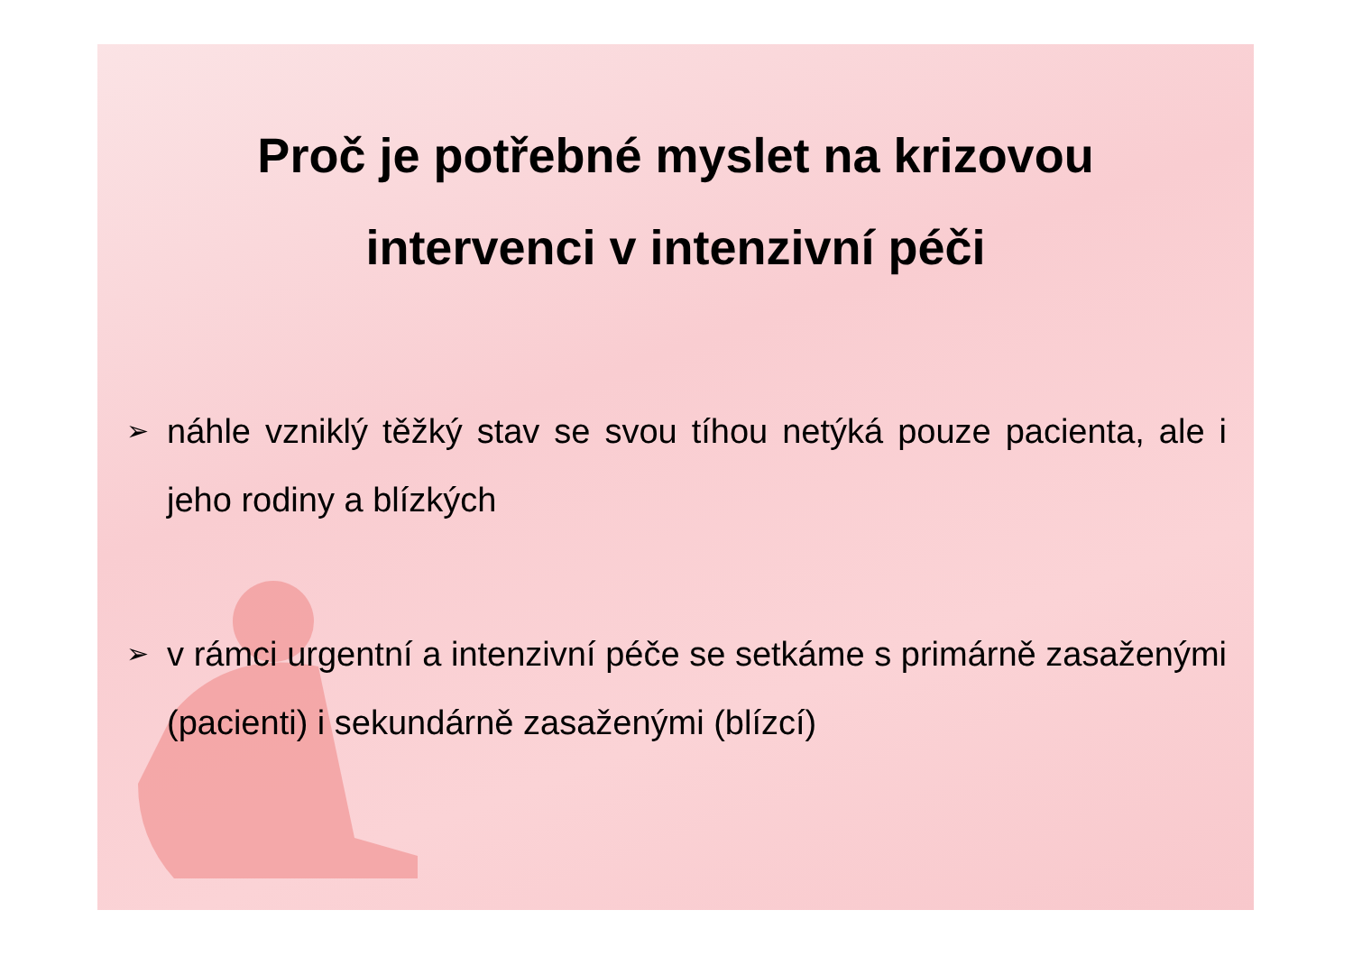Proč je potřebné myslet na krizovou
intervenci v intenzivní péči
➢ náhle vzniklý těžký stav se svou tíhou netýká pouze pacienta, ale i jeho rodiny a blízkých
➢ v rámci urgentní a intenzivní péče se setkáme s primárně zasaženými (pacienti) i sekundárně zasaženými (blízcí)